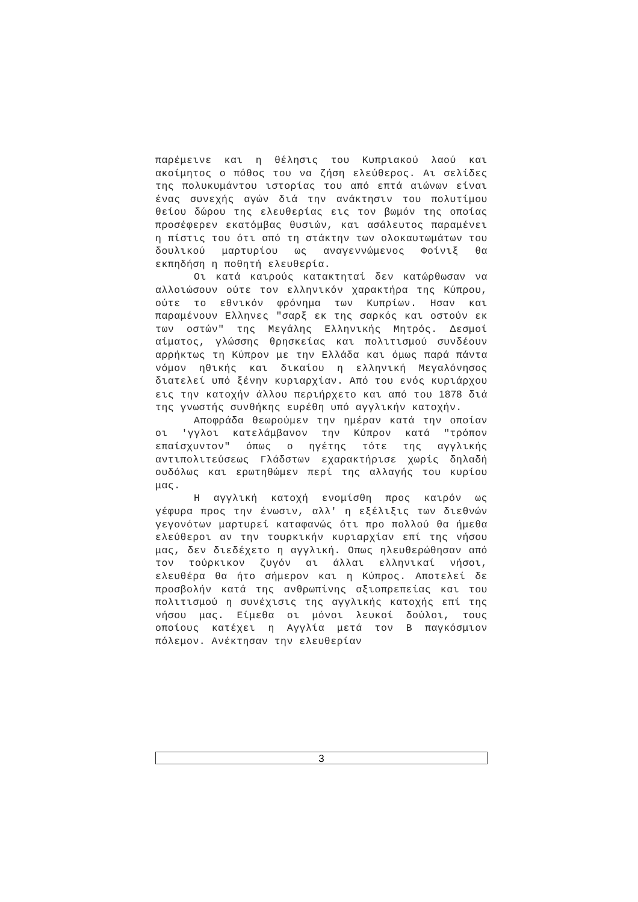παρέμεινε και η θέλησις του Κυπριακού λαού και ακοίμητος ο πόθος του να ζήση ελεύθερος. Αι σελίδες της πολυκυμάντου ιστορίας του από επτά αιώνων είναι ένας συνεχής αγών διά την ανάκτησιν του πολυτίμου θείου δώρου της ελευθερίας εις τον βωμόν της οποίας προσέφερεν εκατόμβας θυσιών, και ασάλευτος παραμένει η πίστις του ότι από τη στάκτην των ολοκαυτωμάτων του δουλικού μαρτυρίου ως αναγεννώμενος Φοίνιξ θα εκπηδήση η ποθητή ελευθερία.
Οι κατά καιρούς κατακτηταί δεν κατώρθωσαν να αλλοιώσουν ούτε τον ελληνικόν χαρακτήρα της Κύπρου, ούτε το εθνικόν φρόνημα των Κυπρίων. Ησαν και παραμένουν Ελληνες "σαρξ εκ της σαρκός και οστούν εκ των οστών" της Μεγάλης Ελληνικής Μητρός. Δεσμοί αίματος, γλώσσης θρησκείας και πολιτισμού συνδέουν αρρήκτως τη Κύπρον με την Ελλάδα και όμως παρά πάντα νόμον ηθικής και δικαίου η ελληνική Μεγαλόνησος διατελεί υπό ξένην κυριαρχίαν. Από του ενός κυριάρχου εις την κατοχήν άλλου περιήρχετο και από του 1878 διά της γνωστής συνθήκης ευρέθη υπό αγγλικήν κατοχήν.
Αποφράδα θεωρούμεν την ημέραν κατά την οποίαν οι 'γγλοι κατελάμβανον την Κύπρον κατά "τρόπον επαίσχυντον" όπως ο ηγέτης τότε της αγγλικής αντιπολιτεύσεως Γλάδστων εχαρακτήρισε χωρίς δηλαδή ουδόλως και ερωτηθώμεν περί της αλλαγής του κυρίου μας.
Η αγγλική κατοχή ενομίσθη προς καιρόν ως γέφυρα προς την ένωσιν, αλλ' η εξέλιξις των διεθνών γεγονότων μαρτυρεί καταφανώς ότι προ πολλού θα ήμεθα ελεύθεροι αν την τουρκικήν κυριαρχίαν επί της νήσου μας, δεν διεδέχετο η αγγλική. Οπως ηλευθερώθησαν από τον τούρκικον ζυγόν αι άλλαι ελληνικαί νήσοι, ελευθέρα θα ήτο σήμερον και η Κύπρος. Αποτελεί δε προσβολήν κατά της ανθρωπίνης αξιοπρεπείας και του πολιτισμού η συνέχισις της αγγλικής κατοχής επί της νήσου μας. Είμεθα οι μόνοι λευκοί δούλοι, τους οποίους κατέχει η Αγγλία μετά τον Β παγκόσμιον πόλεμον. Ανέκτησαν την ελευθερίαν
3